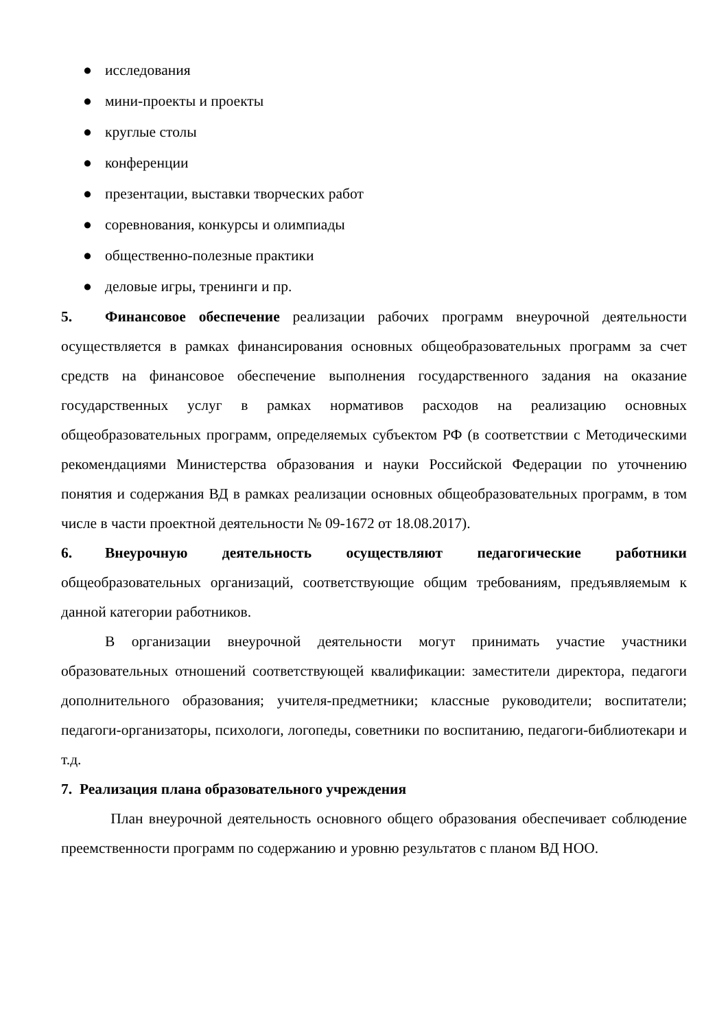● исследования
● мини-проекты и проекты
● круглые столы
● конференции
● презентации, выставки творческих работ
● соревнования, конкурсы и олимпиады
● общественно-полезные практики
● деловые игры, тренинги и пр.
5. Финансовое обеспечение реализации рабочих программ внеурочной деятельности осуществляется в рамках финансирования основных общеобразовательных программ за счет средств на финансовое обеспечение выполнения государственного задания на оказание государственных услуг в рамках нормативов расходов на реализацию основных общеобразовательных программ, определяемых субъектом РФ (в соответствии с Методическими рекомендациями Министерства образования и науки Российской Федерации по уточнению понятия и содержания ВД в рамках реализации основных общеобразовательных программ, в том числе в части проектной деятельности № 09-1672 от 18.08.2017).
6. Внеурочную деятельность осуществляют педагогические работники общеобразовательных организаций, соответствующие общим требованиям, предъявляемым к данной категории работников.
В организации внеурочной деятельности могут принимать участие участники образовательных отношений соответствующей квалификации: заместители директора, педагоги дополнительного образования; учителя-предметники; классные руководители; воспитатели; педагоги-организаторы, психологи, логопеды, советники по воспитанию, педагоги-библиотекари и т.д.
7. Реализация плана образовательного учреждения
План внеурочной деятельность основного общего образования обеспечивает соблюдение преемственности программ по содержанию и уровню результатов с планом ВД НОО.